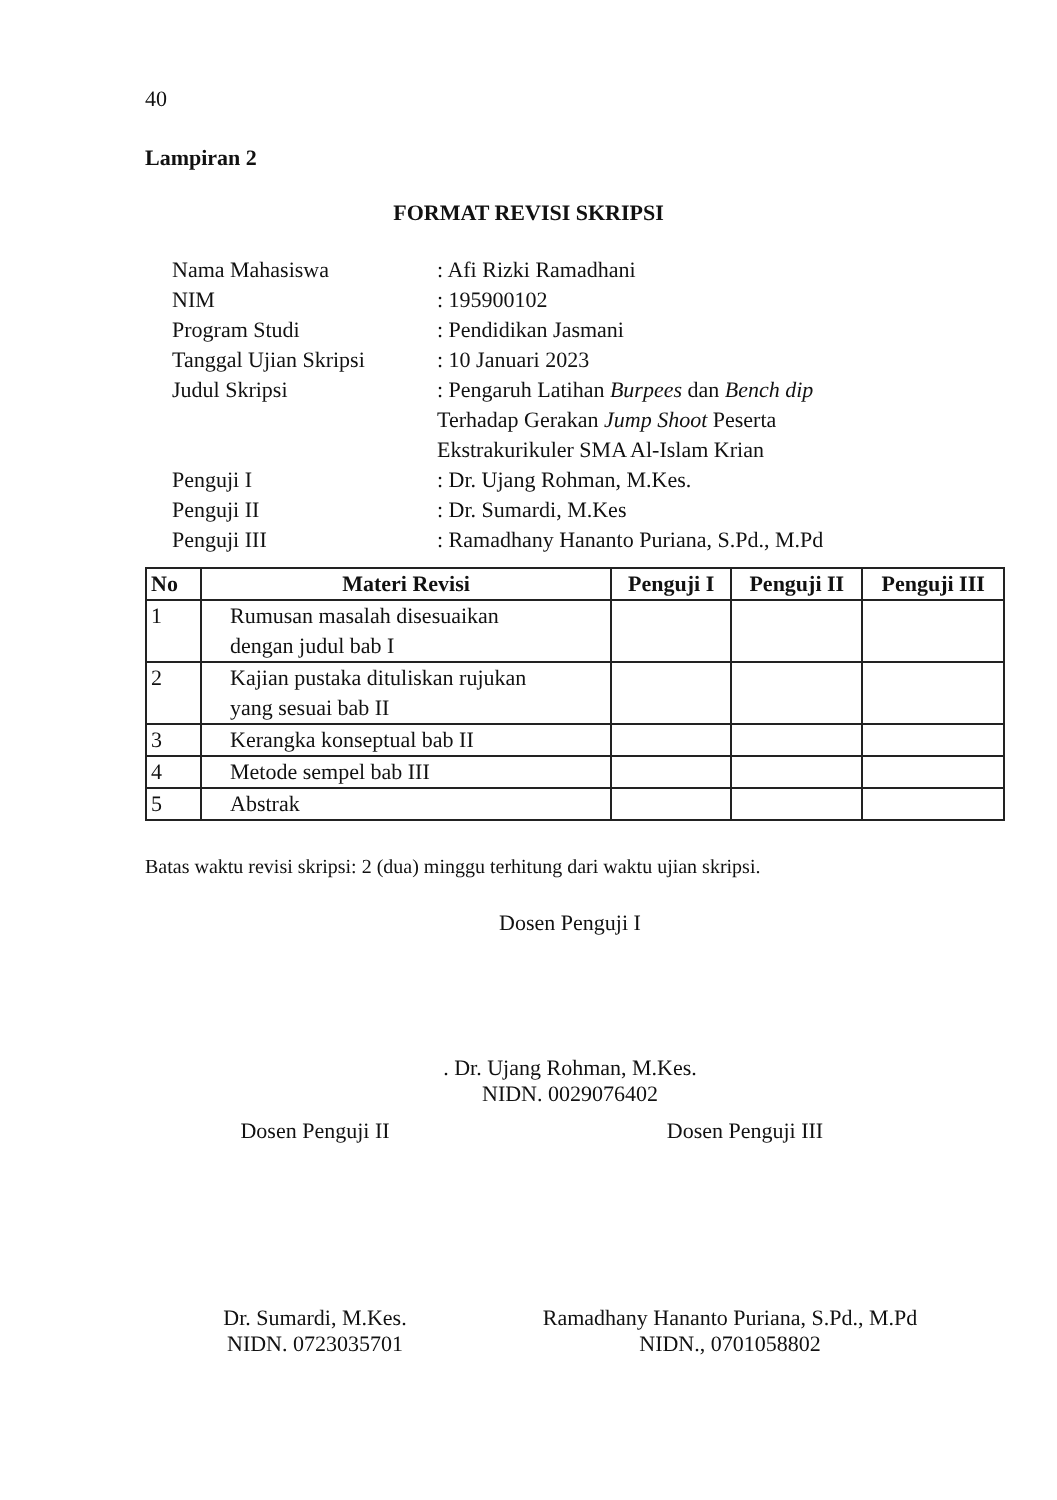40
Lampiran 2
FORMAT REVISI SKRIPSI
| Nama Mahasiswa | : Afi Rizki Ramadhani |
| NIM | : 195900102 |
| Program Studi | : Pendidikan Jasmani |
| Tanggal Ujian Skripsi | : 10 Januari 2023 |
| Judul Skripsi | : Pengaruh Latihan Burpees dan Bench dip Terhadap Gerakan Jump Shoot Peserta Ekstrakurikuler SMA Al-Islam Krian |
| Penguji I | : Dr. Ujang Rohman, M.Kes. |
| Penguji II | : Dr. Sumardi, M.Kes |
| Penguji III | : Ramadhany Hananto Puriana, S.Pd., M.Pd |
| No | Materi Revisi | Penguji I | Penguji II | Penguji III |
| --- | --- | --- | --- | --- |
| 1 | Rumusan masalah disesuaikan dengan judul bab I | | | |
| 2 | Kajian pustaka dituliskan rujukan yang sesuai bab II | | | |
| 3 | Kerangka konseptual bab II | | | |
| 4 | Metode sempel bab III | | | |
| 5 | Abstrak | | | |
Batas waktu revisi skripsi: 2 (dua) minggu terhitung dari waktu ujian skripsi.
Dosen Penguji I
. Dr. Ujang Rohman, M.Kes.
NIDN. 0029076402
Dosen Penguji II Dosen Penguji III
Dr. Sumardi, M.Kes.
NIDN. 0723035701
Ramadhany Hananto Puriana, S.Pd., M.Pd
NIDN., 0701058802